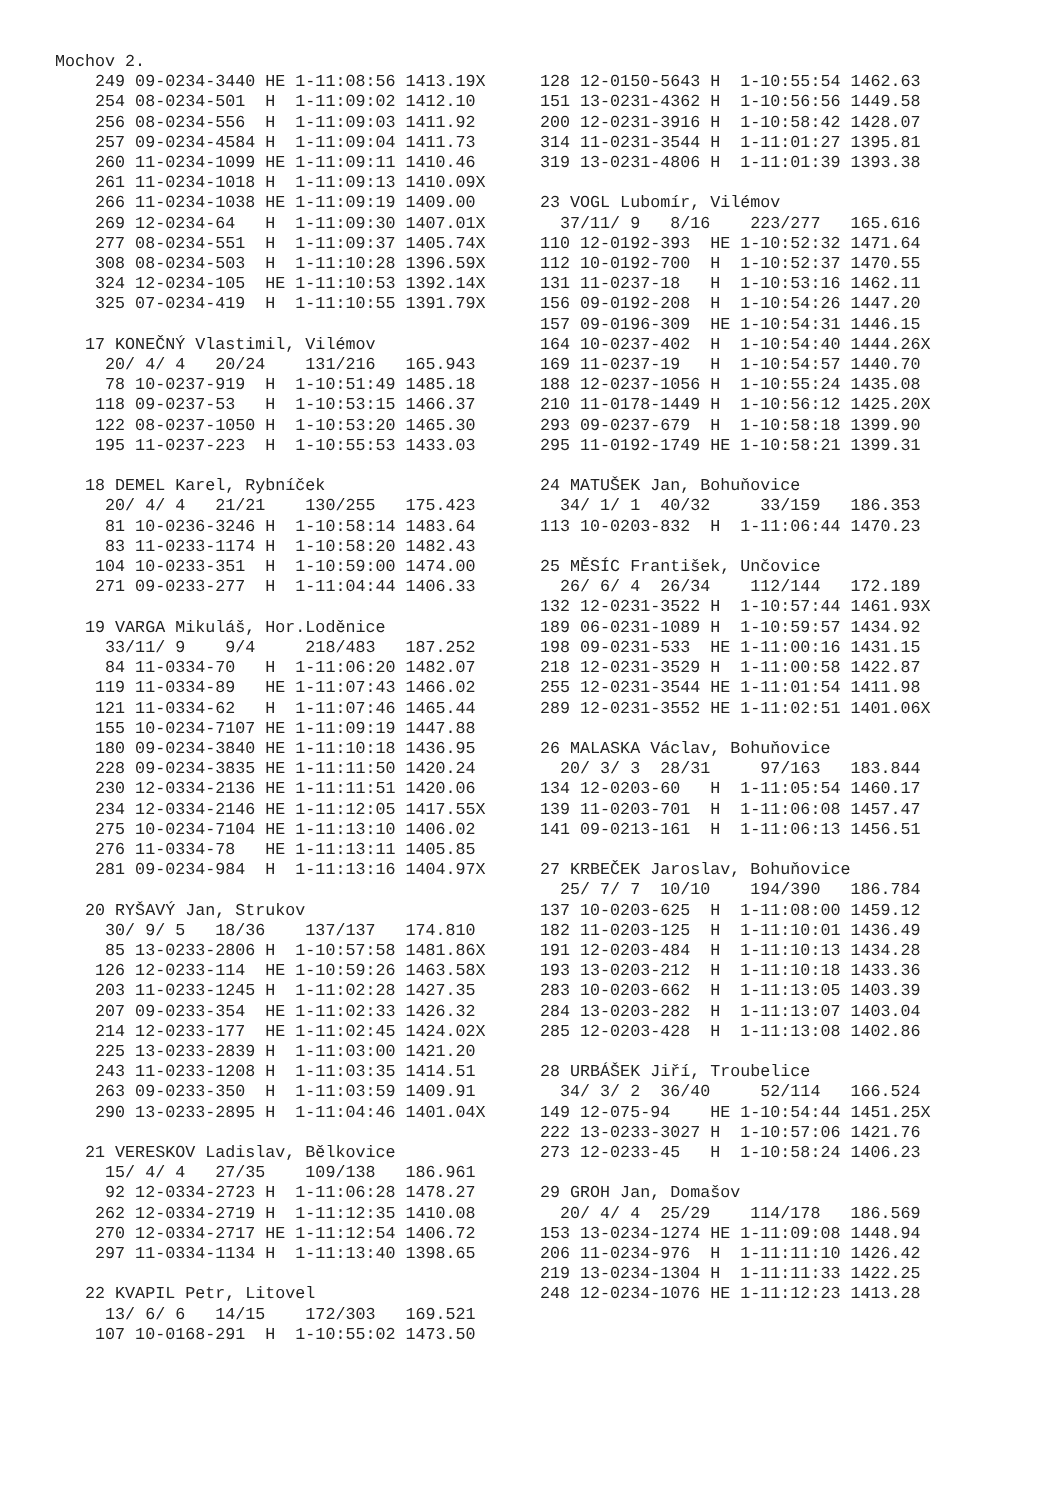Mochov 2.
    249 09-0234-3440 HE 1-11:08:56 1413.19X
    254 08-0234-501  H  1-11:09:02 1412.10
    256 08-0234-556  H  1-11:09:03 1411.92
    257 09-0234-4584 H  1-11:09:04 1411.73
    260 11-0234-1099 HE 1-11:09:11 1410.46
    261 11-0234-1018 H  1-11:09:13 1410.09X
    266 11-0234-1038 HE 1-11:09:19 1409.00
    269 12-0234-64   H  1-11:09:30 1407.01X
    277 08-0234-551  H  1-11:09:37 1405.74X
    308 08-0234-503  H  1-11:10:28 1396.59X
    324 12-0234-105  HE 1-11:10:53 1392.14X
    325 07-0234-419  H  1-11:10:55 1391.79X

   17 KONEČNÝ Vlastimil, Vilémov
     20/ 4/ 4   20/24    131/216   165.943
     78 10-0237-919  H  1-10:51:49 1485.18
    118 09-0237-53   H  1-10:53:15 1466.37
    122 08-0237-1050 H  1-10:53:20 1465.30
    195 11-0237-223  H  1-10:55:53 1433.03

   18 DEMEL Karel, Rybníček
     20/ 4/ 4   21/21    130/255   175.423
     81 10-0236-3246 H  1-10:58:14 1483.64
     83 11-0233-1174 H  1-10:58:20 1482.43
    104 10-0233-351  H  1-10:59:00 1474.00
    271 09-0233-277  H  1-11:04:44 1406.33

   19 VARGA Mikuláš, Hor.Loděnice
     33/11/ 9    9/4     218/483   187.252
     84 11-0334-70   H  1-11:06:20 1482.07
    119 11-0334-89   HE 1-11:07:43 1466.02
    121 11-0334-62   H  1-11:07:46 1465.44
    155 10-0234-7107 HE 1-11:09:19 1447.88
    180 09-0234-3840 HE 1-11:10:18 1436.95
    228 09-0234-3835 HE 1-11:11:50 1420.24
    230 12-0334-2136 HE 1-11:11:51 1420.06
    234 12-0334-2146 HE 1-11:12:05 1417.55X
    275 10-0234-7104 HE 1-11:13:10 1406.02
    276 11-0334-78   HE 1-11:13:11 1405.85
    281 09-0234-984  H  1-11:13:16 1404.97X

   20 RYŠAVÝ Jan, Strukov
     30/ 9/ 5   18/36    137/137   174.810
     85 13-0233-2806 H  1-10:57:58 1481.86X
    126 12-0233-114  HE 1-10:59:26 1463.58X
    203 11-0233-1245 H  1-11:02:28 1427.35
    207 09-0233-354  HE 1-11:02:33 1426.32
    214 12-0233-177  HE 1-11:02:45 1424.02X
    225 13-0233-2839 H  1-11:03:00 1421.20
    243 11-0233-1208 H  1-11:03:35 1414.51
    263 09-0233-350  H  1-11:03:59 1409.91
    290 13-0233-2895 H  1-11:04:46 1401.04X

   21 VERESKOV Ladislav, Bělkovice
     15/ 4/ 4   27/35    109/138   186.961
     92 12-0334-2723 H  1-11:06:28 1478.27
    262 12-0334-2719 H  1-11:12:35 1410.08
    270 12-0334-2717 HE 1-11:12:54 1406.72
    297 11-0334-1134 H  1-11:13:40 1398.65

   22 KVAPIL Petr, Litovel
     13/ 6/ 6   14/15    172/303   169.521
    107 10-0168-291  H  1-10:55:02 1473.50
128 12-0150-5643 H  1-10:55:54 1462.63
151 13-0231-4362 H  1-10:56:56 1449.58
200 12-0231-3916 H  1-10:58:42 1428.07
314 11-0231-3544 H  1-11:01:27 1395.81
319 13-0231-4806 H  1-11:01:39 1393.38

23 VOGL Lubomír, Vilémov
  37/11/ 9   8/16    223/277   165.616
110 12-0192-393  HE 1-10:52:32 1471.64
112 10-0192-700  H  1-10:52:37 1470.55
131 11-0237-18   H  1-10:53:16 1462.11
156 09-0192-208  H  1-10:54:26 1447.20
157 09-0196-309  HE 1-10:54:31 1446.15
164 10-0237-402  H  1-10:54:40 1444.26X
169 11-0237-19   H  1-10:54:57 1440.70
188 12-0237-1056 H  1-10:55:24 1435.08
210 11-0178-1449 H  1-10:56:12 1425.20X
293 09-0237-679  H  1-10:58:18 1399.90
295 11-0192-1749 HE 1-10:58:21 1399.31

24 MATUŠEK Jan, Bohuňovice
  34/ 1/ 1  40/32     33/159   186.353
113 10-0203-832  H  1-11:06:44 1470.23

25 MĚSÍC František, Unčovice
  26/ 6/ 4  26/34    112/144   172.189
132 12-0231-3522 H  1-10:57:44 1461.93X
189 06-0231-1089 H  1-10:59:57 1434.92
198 09-0231-533  HE 1-11:00:16 1431.15
218 12-0231-3529 H  1-11:00:58 1422.87
255 12-0231-3544 HE 1-11:01:54 1411.98
289 12-0231-3552 HE 1-11:02:51 1401.06X

26 MALASKA Václav, Bohuňovice
  20/ 3/ 3  28/31     97/163   183.844
134 12-0203-60   H  1-11:05:54 1460.17
139 11-0203-701  H  1-11:06:08 1457.47
141 09-0213-161  H  1-11:06:13 1456.51

27 KRBEČEK Jaroslav, Bohuňovice
  25/ 7/ 7  10/10    194/390   186.784
137 10-0203-625  H  1-11:08:00 1459.12
182 11-0203-125  H  1-11:10:01 1436.49
191 12-0203-484  H  1-11:10:13 1434.28
193 13-0203-212  H  1-11:10:18 1433.36
283 10-0203-662  H  1-11:13:05 1403.39
284 13-0203-282  H  1-11:13:07 1403.04
285 12-0203-428  H  1-11:13:08 1402.86

28 URBÁŠEK Jiří, Troubelice
  34/ 3/ 2  36/40     52/114   166.524
149 12-075-94    HE 1-10:54:44 1451.25X
222 13-0233-3027 H  1-10:57:06 1421.76
273 12-0233-45   H  1-10:58:24 1406.23

29 GROH Jan, Domašov
  20/ 4/ 4  25/29    114/178   186.569
153 13-0234-1274 HE 1-11:09:08 1448.94
206 11-0234-976  H  1-11:11:10 1426.42
219 13-0234-1304 H  1-11:11:33 1422.25
248 12-0234-1076 HE 1-11:12:23 1413.28